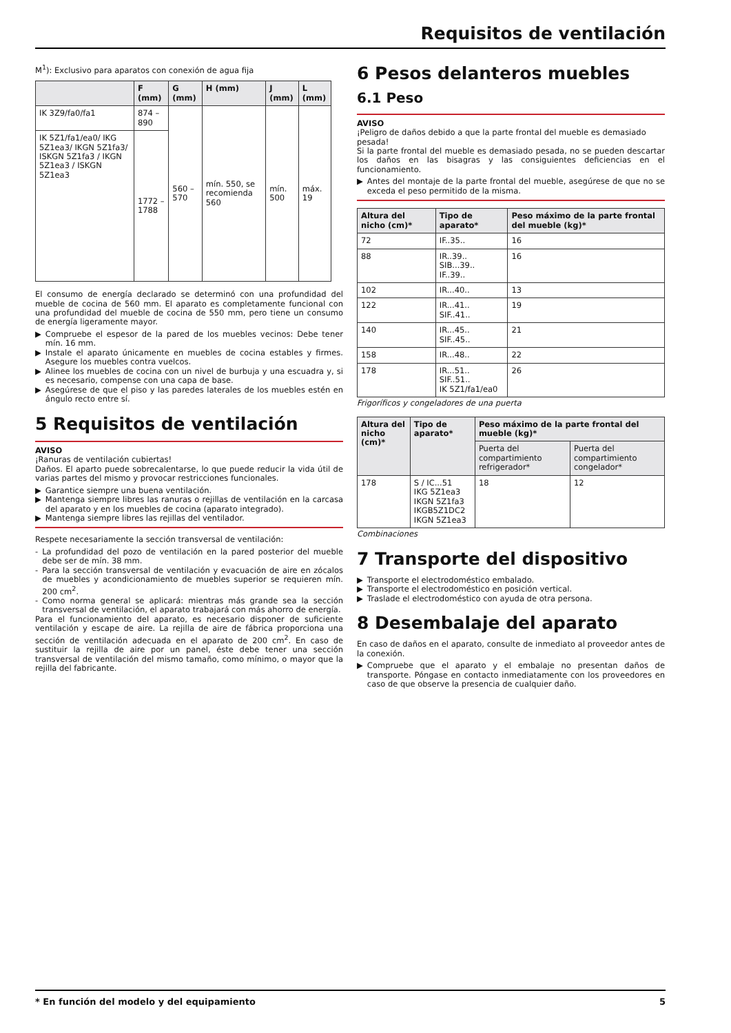Requisitos de ventilación
M<sup>1</sup>): Exclusivo para aparatos con conexión de agua fija
| | F (mm) | G (mm) | H (mm) | J (mm) | L (mm) |
| --- | --- | --- | --- | --- | --- |
| IK 3Z9/fa0/fa1 | 874 – 890 | 560 – 570 | mín. 550, se recomienda 560 | mín. 500 | máx. 19 |
| IK 5Z1/fa1/ea0/ IKG 5Z1ea3/ IKGN 5Z1fa3/ ISKGN 5Z1fa3 / IKGN 5Z1ea3 / ISKGN 5Z1ea3 | 1772 – 1788 | | | | |
El consumo de energía declarado se determinó con una profundidad del mueble de cocina de 560 mm. El aparato es completamente funcional con una profundidad del mueble de cocina de 550 mm, pero tiene un consumo de energía ligeramente mayor.
▶ Compruebe el espesor de la pared de los muebles vecinos: Debe tener mín. 16 mm.
▶ Instale el aparato únicamente en muebles de cocina estables y firmes. Asegure los muebles contra vuelcos.
▶ Alinee los muebles de cocina con un nivel de burbuja y una escuadra y, si es necesario, compense con una capa de base.
▶ Asegúrese de que el piso y las paredes laterales de los muebles estén en ángulo recto entre sí.
5 Requisitos de ventilación
AVISO
¡Ranuras de ventilación cubiertas!
Daños. El aparto puede sobrecalentarse, lo que puede reducir la vida útil de varias partes del mismo y provocar restricciones funcionales.
▶ Garantice siempre una buena ventilación.
▶ Mantenga siempre libres las ranuras o rejillas de ventilación en la carcasa del aparato y en los muebles de cocina (aparato integrado).
▶ Mantenga siempre libres las rejillas del ventilador.
Respete necesariamente la sección transversal de ventilación:
- La profundidad del pozo de ventilación en la pared posterior del mueble debe ser de mín. 38 mm.
- Para la sección transversal de ventilación y evacuación de aire en zócalos de muebles y acondicionamiento de muebles superior se requieren mín. 200 cm<sup>2</sup>.
- Como norma general se aplicará: mientras más grande sea la sección transversal de ventilación, el aparato trabajará con más ahorro de energía.
Para el funcionamiento del aparato, es necesario disponer de suficiente ventilación y escape de aire. La rejilla de aire de fábrica proporciona una sección de ventilación adecuada en el aparato de 200 cm<sup>2</sup>. En caso de sustituir la rejilla de aire por un panel, éste debe tener una sección transversal de ventilación del mismo tamaño, como mínimo, o mayor que la rejilla del fabricante.
6 Pesos delanteros muebles
6.1 Peso
AVISO
¡Peligro de daños debido a que la parte frontal del mueble es demasiado pesada!
Si la parte frontal del mueble es demasiado pesada, no se pueden descartar los daños en las bisagras y las consiguientes deficiencias en el funcionamiento.
▶ Antes del montaje de la parte frontal del mueble, asegúrese de que no se exceda el peso permitido de la misma.
| Altura del nicho (cm)* | Tipo de aparato* | Peso máximo de la parte frontal del mueble (kg)* |
| --- | --- | --- |
| 72 | IF..35.. | 16 |
| 88 | IR..39.. SIB...39.. IF..39.. | 16 |
| 102 | IR...40.. | 13 |
| 122 | IR...41.. SIF..41.. | 19 |
| 140 | IR...45.. SIF..45.. | 21 |
| 158 | IR...48.. | 22 |
| 178 | IR...51.. SIF..51.. IK 5Z1/fa1/ea0 | 26 |
Frigoríficos y congeladores de una puerta
| Altura del nicho (cm)* | Tipo de aparato* | Peso máximo de la parte frontal del mueble (kg)* | |
| --- | --- | --- | --- |
| | | Puerta del compartimiento refrigerador* | Puerta del compartimiento congelador* |
| 178 | S / IC...51 IKG 5Z1ea3 IKGN 5Z1fa3 IKGB5Z1DC2 IKGN 5Z1ea3 | 18 | 12 |
Combinaciones
7 Transporte del dispositivo
▶ Transporte el electrodoméstico embalado.
▶ Transporte el electrodoméstico en posición vertical.
▶ Traslade el electrodoméstico con ayuda de otra persona.
8 Desembalaje del aparato
En caso de daños en el aparato, consulte de inmediato al proveedor antes de la conexión.
▶ Compruebe que el aparato y el embalaje no presentan daños de transporte. Póngase en contacto inmediatamente con los proveedores en caso de que observe la presencia de cualquier daño.
* En función del modelo y del equipamiento 5